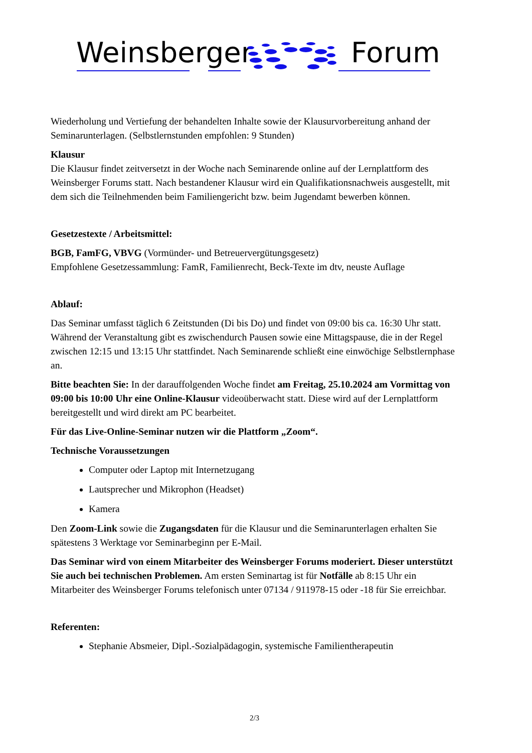Weinsberger Forum
Wiederholung und Vertiefung der behandelten Inhalte sowie der Klausurvorbereitung anhand der Seminarunterlagen. (Selbstlernstunden empfohlen: 9 Stunden)
Klausur
Die Klausur findet zeitversetzt in der Woche nach Seminarende online auf der Lernplattform des Weinsberger Forums statt. Nach bestandener Klausur wird ein Qualifikationsnachweis ausgestellt, mit dem sich die Teilnehmenden beim Familiengericht bzw. beim Jugendamt bewerben können.
Gesetzestexte / Arbeitsmittel:
BGB, FamFG, VBVG (Vormünder- und Betreuervergütungsgesetz)
Empfohlene Gesetzessammlung: FamR, Familienrecht, Beck-Texte im dtv, neuste Auflage
Ablauf:
Das Seminar umfasst täglich 6 Zeitstunden (Di bis Do) und findet von 09:00 bis ca. 16:30 Uhr statt. Während der Veranstaltung gibt es zwischendurch Pausen sowie eine Mittagspause, die in der Regel zwischen 12:15 und 13:15 Uhr stattfindet. Nach Seminarende schließt eine einwöchige Selbstlernphase an.
Bitte beachten Sie: In der darauffolgenden Woche findet am Freitag, 25.10.2024 am Vormittag von 09:00 bis 10:00 Uhr eine Online-Klausur videoüberwacht statt. Diese wird auf der Lernplattform bereitgestellt und wird direkt am PC bearbeitet.
Für das Live-Online-Seminar nutzen wir die Plattform „Zoom“.
Technische Voraussetzungen
Computer oder Laptop mit Internetzugang
Lautsprecher und Mikrophon (Headset)
Kamera
Den Zoom-Link sowie die Zugangsdaten für die Klausur und die Seminarunterlagen erhalten Sie spätestens 3 Werktage vor Seminarbeginn per E-Mail.
Das Seminar wird von einem Mitarbeiter des Weinsberger Forums moderiert. Dieser unterstützt Sie auch bei technischen Problemen. Am ersten Seminartag ist für Notfälle ab 8:15 Uhr ein Mitarbeiter des Weinsberger Forums telefonisch unter 07134 / 911978-15 oder -18 für Sie erreichbar.
Referenten:
Stephanie Absmeier, Dipl.-Sozialpädagogin, systemische Familientherapeutin
2/3